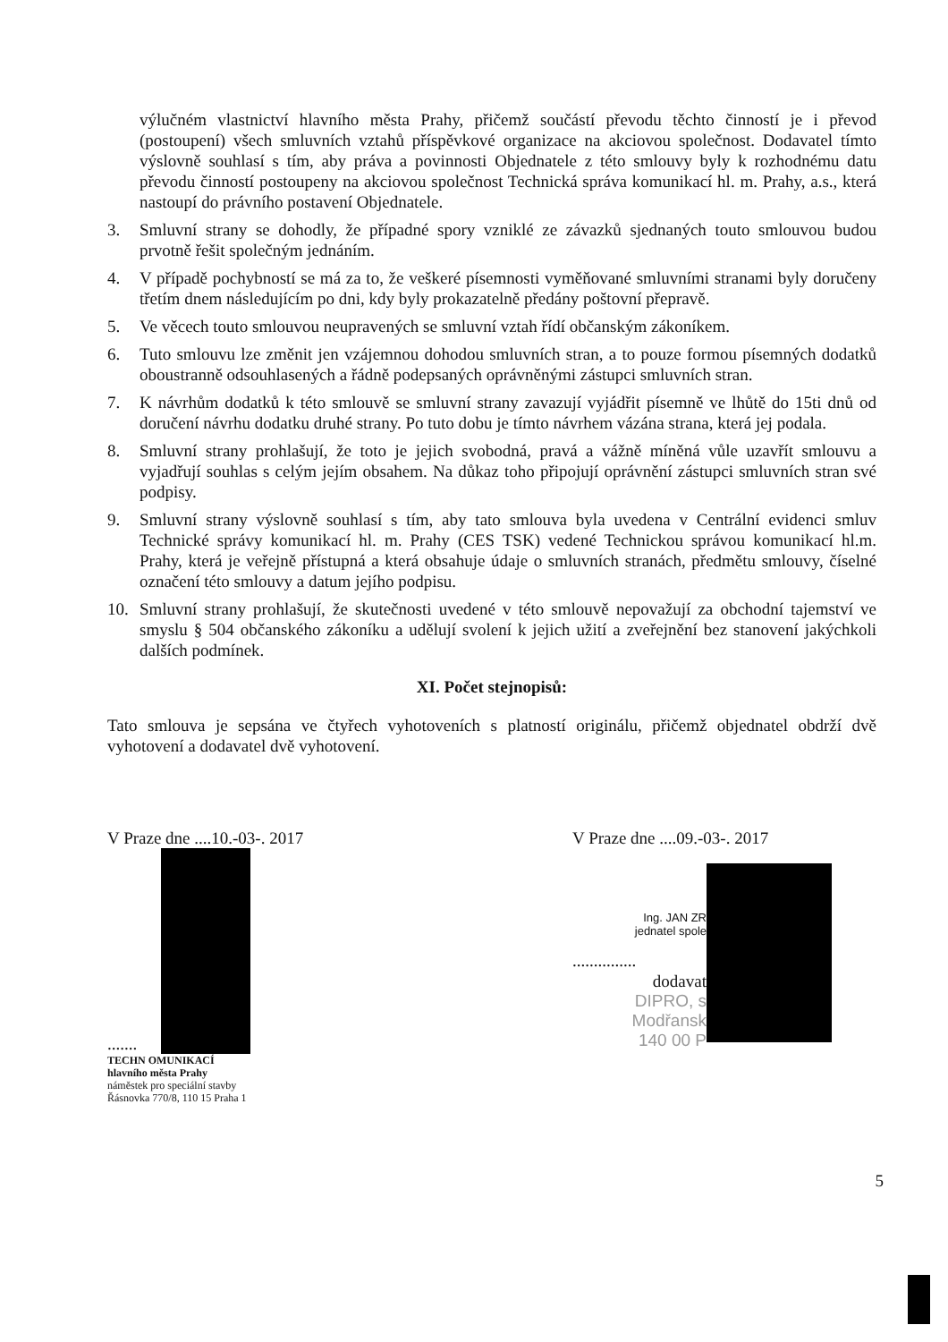výlučném vlastnictví hlavního města Prahy, přičemž součástí převodu těchto činností je i převod (postoupení) všech smluvních vztahů příspěvkové organizace na akciovou společnost. Dodavatel tímto výslovně souhlasí s tím, aby práva a povinnosti Objednatele z této smlouvy byly k rozhodnému datu převodu činností postoupeny na akciovou společnost Technická správa komunikací hl. m. Prahy, a.s., která nastoupí do právního postavení Objednatele.
3. Smluvní strany se dohodly, že případné spory vzniklé ze závazků sjednaných touto smlouvou budou prvotně řešit společným jednáním.
4. V případě pochybností se má za to, že veškeré písemnosti vyměňované smluvními stranami byly doručeny třetím dnem následujícím po dni, kdy byly prokazatelně předány poštovní přepravě.
5. Ve věcech touto smlouvou neupravených se smluvní vztah řídí občanským zákoníkem.
6. Tuto smlouvu lze změnit jen vzájemnou dohodou smluvních stran, a to pouze formou písemných dodatků oboustranně odsouhlasených a řádně podepsaných oprávněnými zástupci smluvních stran.
7. K návrhům dodatků k této smlouvě se smluvní strany zavazují vyjádřit písemně ve lhůtě do 15ti dnů od doručení návrhu dodatku druhé strany. Po tuto dobu je tímto návrhem vázána strana, která jej podala.
8. Smluvní strany prohlašují, že toto je jejich svobodná, pravá a vážně míněná vůle uzavřít smlouvu a vyjadřují souhlas s celým jejím obsahem. Na důkaz toho připojují oprávnění zástupci smluvních stran své podpisy.
9. Smluvní strany výslovně souhlasí s tím, aby tato smlouva byla uvedena v Centrální evidenci smluv Technické správy komunikací hl. m. Prahy (CES TSK) vedené Technickou správou komunikací hl.m. Prahy, která je veřejně přístupná a která obsahuje údaje o smluvních stranách, předmětu smlouvy, číselné označení této smlouvy a datum jejího podpisu.
10. Smluvní strany prohlašují, že skutečnosti uvedené v této smlouvě nepovažují za obchodní tajemství ve smyslu § 504 občanského zákoníku a udělují svolení k jejich užití a zveřejnění bez stanovení jakýchkoli dalších podmínek.
XI. Počet stejnopisů:
Tato smlouva je sepsána ve čtyřech vyhotoveních s platností originálu, přičemž objednatel obdrží dvě vyhotovení a dodavatel dvě vyhotovení.
V Praze dne ....10.-03-. 2017
.......
TECHN OMUNIKACÍ
hlavního města Prahy
náměstek pro speciální stavby
Řásnovka 770/8, 110 15 Praha 1
V Praze dne ....09.-03-. 2017
Ing. JAN ZR
jednatel spole
...............
dodavat
DIPRO, s
Modřansk
140 00 P
5